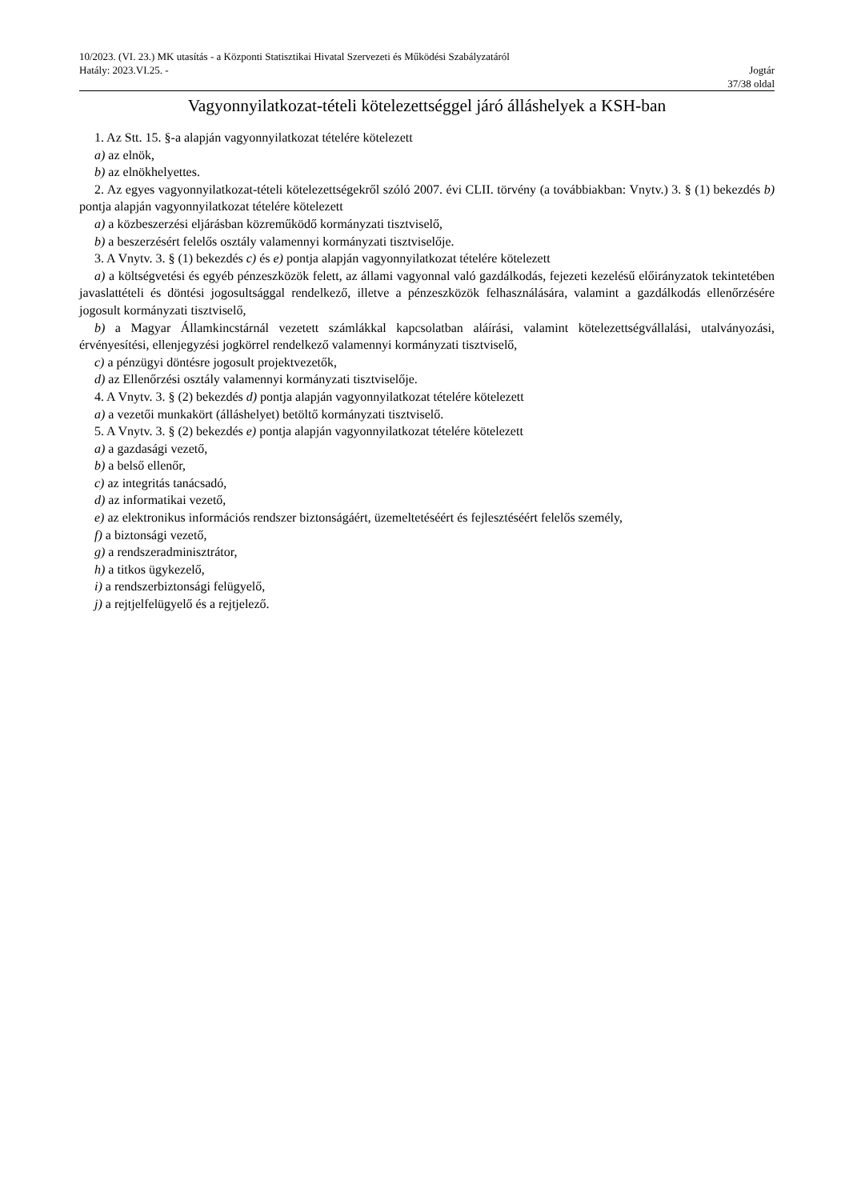10/2023. (VI. 23.) MK utasítás - a Központi Statisztikai Hivatal Szervezeti és Működési Szabályzatáról
Hatály: 2023.VI.25. - Jogtár
37/38 oldal
Vagyonnyilatkozat-tételi kötelezettséggel járó álláshelyek a KSH-ban
1. Az Stt. 15. §-a alapján vagyonnyilatkozat tételére kötelezett
a) az elnök,
b) az elnökhelyettes.
2. Az egyes vagyonnyilatkozat-tételi kötelezettségekről szóló 2007. évi CLII. törvény (a továbbiakban: Vnytv.) 3. § (1) bekezdés b) pontja alapján vagyonnyilatkozat tételére kötelezett
a) a közbeszerzési eljárásban közreműködő kormányzati tisztviselő,
b) a beszerzésért felelős osztály valamennyi kormányzati tisztviselője.
3. A Vnytv. 3. § (1) bekezdés c) és e) pontja alapján vagyonnyilatkozat tételére kötelezett
a) a költségvetési és egyéb pénzeszközök felett, az állami vagyonnal való gazdálkodás, fejezeti kezelésű előirányzatok tekintetében javaslattételi és döntési jogosultsággal rendelkező, illetve a pénzeszközök felhasználására, valamint a gazdálkodás ellenőrzésére jogosult kormányzati tisztviselő,
b) a Magyar Államkincstárnál vezetett számlákkal kapcsolatban aláírási, valamint kötelezettségvállalási, utalványozási, érvényesítési, ellenjegyzési jogkörrel rendelkező valamennyi kormányzati tisztviselő,
c) a pénzügyi döntésre jogosult projektvezetők,
d) az Ellenőrzési osztály valamennyi kormányzati tisztviselője.
4. A Vnytv. 3. § (2) bekezdés d) pontja alapján vagyonnyilatkozat tételére kötelezett
a) a vezetői munkakört (álláshelyet) betöltő kormányzati tisztviselő.
5. A Vnytv. 3. § (2) bekezdés e) pontja alapján vagyonnyilatkozat tételére kötelezett
a) a gazdasági vezető,
b) a belső ellenőr,
c) az integritás tanácsadó,
d) az informatikai vezető,
e) az elektronikus információs rendszer biztonságáért, üzemeltetéséért és fejlesztéséért felelős személy,
f) a biztonsági vezető,
g) a rendszeradminisztrátor,
h) a titkos ügykezelő,
i) a rendszerbiztonsági felügyelő,
j) a rejtjelfelügyelő és a rejtjelező.